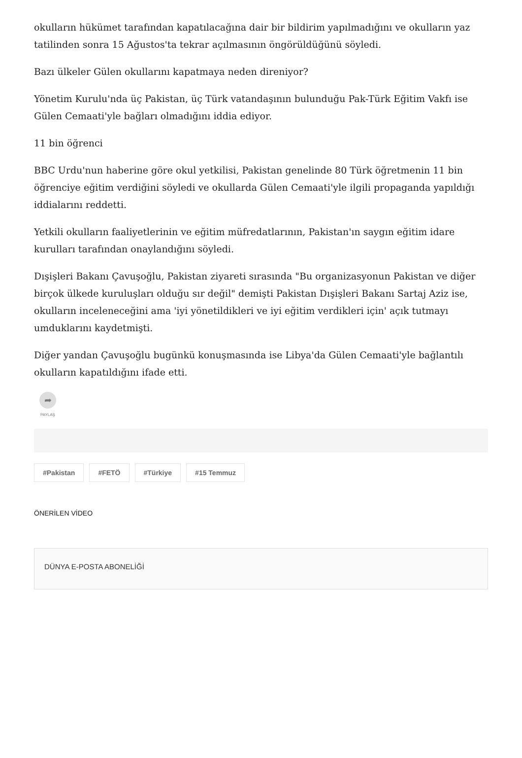okulların hükümet tarafından kapatılacağına dair bir bildirim yapılmadığını ve okulların yaz tatilinden sonra 15 Ağustos'ta tekrar açılmasının öngörüldüğünü söyledi.
Bazı ülkeler Gülen okullarını kapatmaya neden direniyor?
Yönetim Kurulu'nda üç Pakistan, üç Türk vatandaşının bulunduğu Pak-Türk Eğitim Vakfı ise Gülen Cemaati'yle bağları olmadığını iddia ediyor.
11 bin öğrenci
BBC Urdu'nun haberine göre okul yetkilisi, Pakistan genelinde 80 Türk öğretmenin 11 bin öğrenciye eğitim verdiğini söyledi ve okullarda Gülen Cemaati'yle ilgili propaganda yapıldığı iddialarını reddetti.
Yetkili okulların faaliyetlerinin ve eğitim müfredatlarının, Pakistan'ın saygın eğitim idare kurulları tarafından onaylandığını söyledi.
Dışişleri Bakanı Çavuşoğlu, Pakistan ziyareti sırasında "Bu organizasyonun Pakistan ve diğer birçok ülkede kuruluşları olduğu sır değil" demişti Pakistan Dışişleri Bakanı Sartaj Aziz ise, okulların inceleneceğini ama 'iyi yönetildikleri ve iyi eğitim verdikleri için' açık tutmayı umduklarını kaydetmişti.
Diğer yandan Çavuşoğlu bugünkü konuşmasında ise Libya'da Gülen Cemaati'yle bağlantılı okulların kapatıldığını ifade etti.
➦
PAYLAŞ
#Pakistan #FETÖ #Türkiye #15 Temmuz
ÖNERİLEN VİDEO
DÜNYA E-POSTA ABONELİĞİ